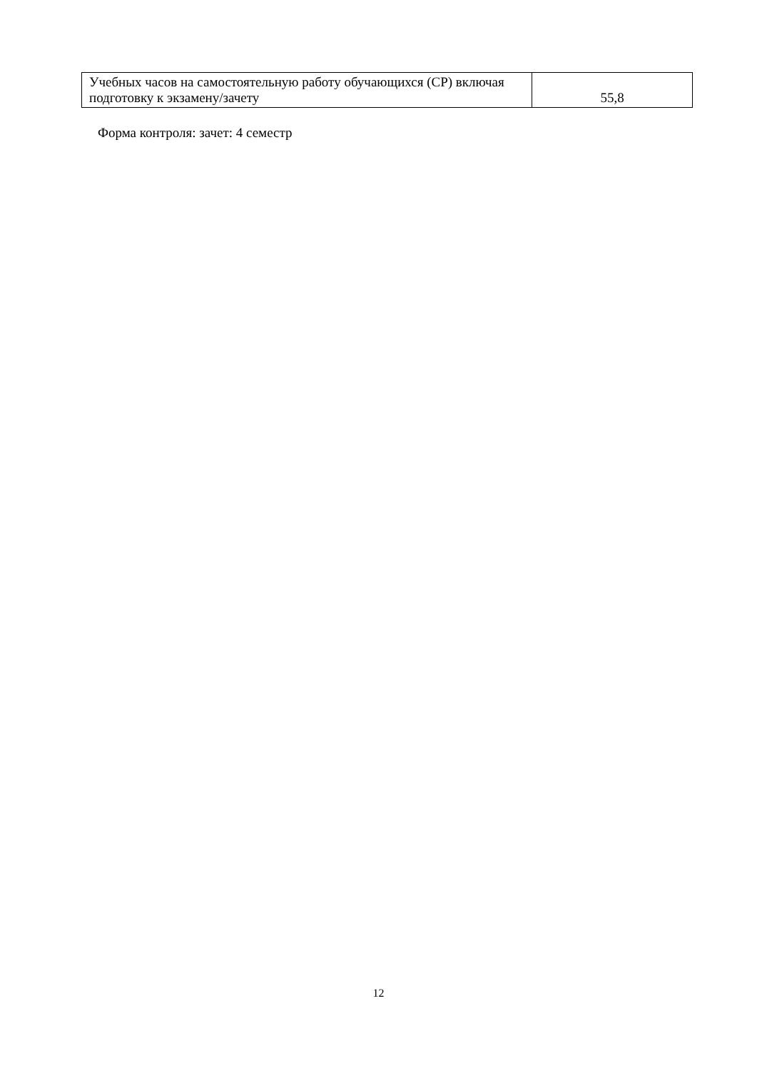| Учебных часов на самостоятельную работу обучающихся (СР) включая подготовку к экзамену/зачету | 55,8 |
Форма контроля: зачет: 4 семестр
12